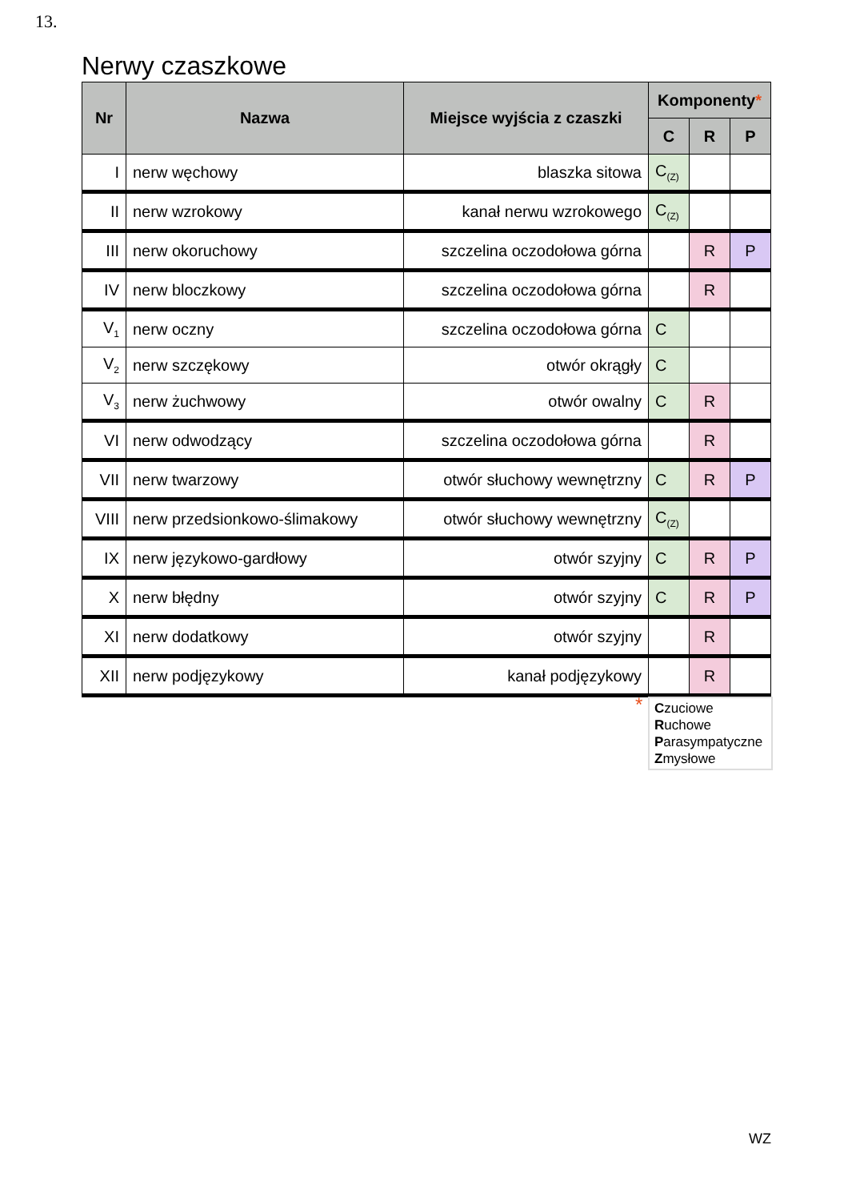13.
Nerwy czaszkowe
| Nr | Nazwa | Miejsce wyjścia z czaszki | Komponenty * | | |
| --- | --- | --- | --- | --- | --- |
| | | | C | R | P |
| I | nerw węchowy | blaszka sitowa | C<sub>(Z)</sub> | | |
| II | nerw wzrokowy | kanał nerwu wzrokowego | C<sub>(Z)</sub> | | |
| III | nerw okoruchowy | szczelina oczodołowa górna | | R | P |
| IV | nerw bloczkowy | szczelina oczodołowa górna | | R | |
| V<sub>1</sub> | nerw oczny | szczelina oczodołowa górna | C | | |
| V<sub>2</sub> | nerw szczękowy | otwór okrągły | C | | |
| V<sub>3</sub> | nerw żuchwowy | otwór owalny | C | R | |
| VI | nerw odwodzący | szczelina oczodołowa górna | | R | |
| VII | nerw twarzowy | otwór słuchowy wewnętrzny | C | R | P |
| VIII | nerw przedsionkowo-ślimakowy | otwór słuchowy wewnętrzny | C<sub>(Z)</sub> | | |
| IX | nerw językowo-gardłowy | otwór szyjny | C | R | P |
| X | nerw błędny | otwór szyjny | C | R | P |
| XI | nerw dodatkowy | otwór szyjny | | R | |
| XII | nerw podjęzykowy | kanał podjęzykowy | | R | |
*
Czuciowe
Ruchowe
Parasympatyczne
Zmysłowe
WZ